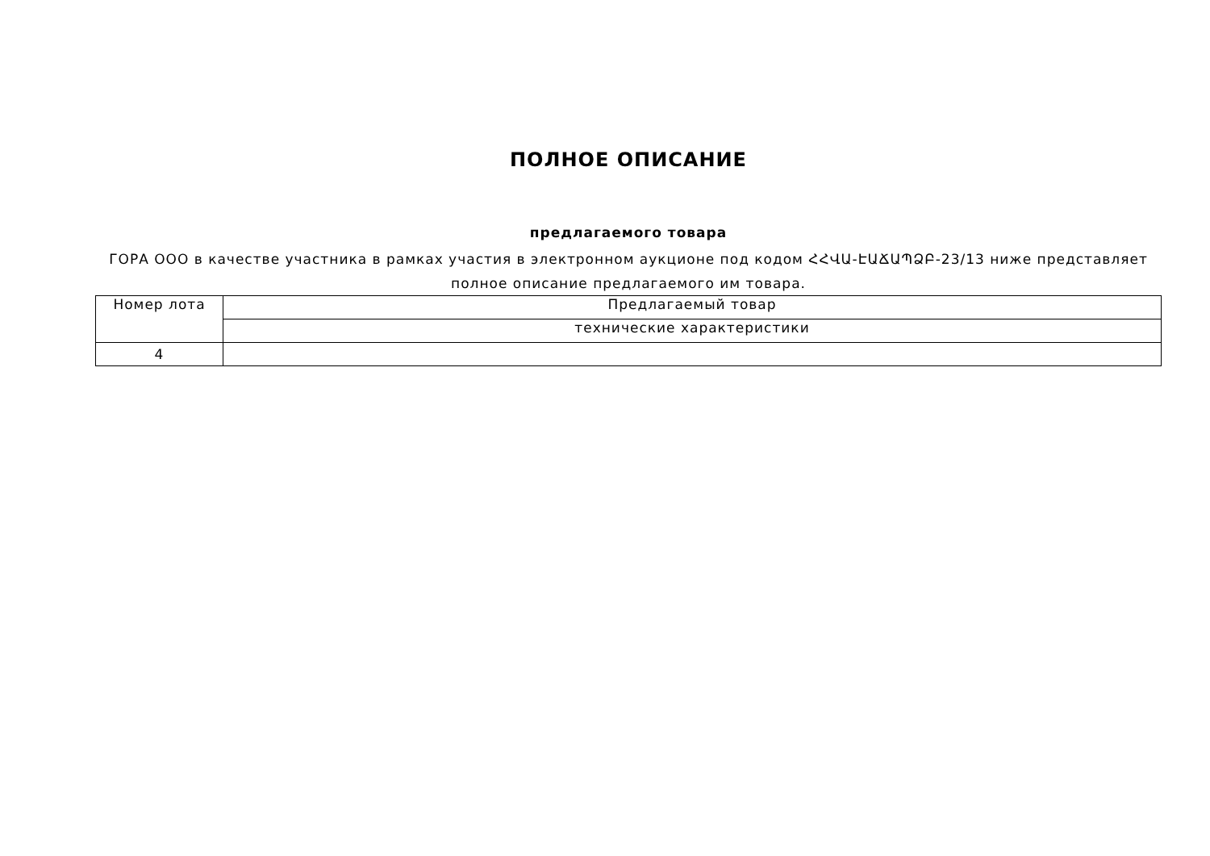ПОЛНОЕ ОПИСАНИЕ
предлагаемого товара
ГОРА ООО в качестве участника в рамках участия в электронном аукционе под кодом ՀՀՎԱ-ԷԱՃԱՊՁԲ-23/13 ниже представляет полное описание предлагаемого им товара.
| Номер лота | Предлагаемый товар |
| --- | --- |
| | технические характеристики |
| 4 | |